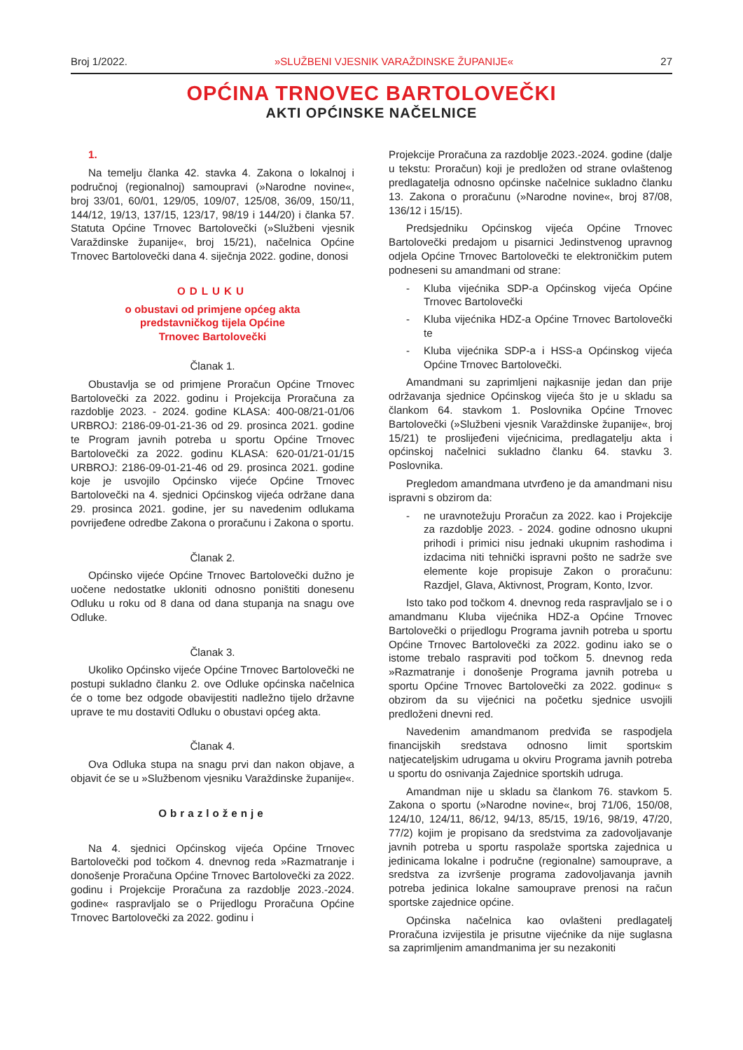Broj 1/2022. »SLUŽBENI VJESNIK VARAŽDINSKE ŽUPANIJE« 27
OPĆINA TRNOVEC BARTOLOVEČKI
AKTI OPĆINSKE NAČELNICE
1.
Na temelju članka 42. stavka 4. Zakona o lokalnoj i područnoj (regionalnoj) samoupravi (»Narodne novine«, broj 33/01, 60/01, 129/05, 109/07, 125/08, 36/09, 150/11, 144/12, 19/13, 137/15, 123/17, 98/19 i 144/20) i članka 57. Statuta Općine Trnovec Bartolovečki (»Službeni vjesnik Varaždinske županije«, broj 15/21), načelnica Općine Trnovec Bartolovečki dana 4. siječnja 2022. godine, donosi
ODLUKU
o obustavi od primjene općeg akta
predstavničkog tijela Općine
Trnovec Bartolovečki
Članak 1.
Obustavlja se od primjene Proračun Općine Trnovec Bartolovečki za 2022. godinu i Projekcija Proračuna za razdoblje 2023. - 2024. godine KLASA: 400-08/21-01/06 URBROJ: 2186-09-01-21-36 od 29. prosinca 2021. godine te Program javnih potreba u sportu Općine Trnovec Bartolovečki za 2022. godinu KLASA: 620-01/21-01/15 URBROJ: 2186-09-01-21-46 od 29. prosinca 2021. godine koje je usvojilo Općinsko vijeće Općine Trnovec Bartolovečki na 4. sjednici Općinskog vijeća održane dana 29. prosinca 2021. godine, jer su navedenim odlukama povrijeđene odredbe Zakona o proračunu i Zakona o sportu.
Članak 2.
Općinsko vijeće Općine Trnovec Bartolovečki dužno je uočene nedostatke ukloniti odnosno poništiti donesenu Odluku u roku od 8 dana od dana stupanja na snagu ove Odluke.
Članak 3.
Ukoliko Općinsko vijeće Općine Trnovec Bartolovečki ne postupi sukladno članku 2. ove Odluke općinska načelnica će o tome bez odgode obavijestiti nadležno tijelo državne uprave te mu dostaviti Odluku o obustavi općeg akta.
Članak 4.
Ova Odluka stupa na snagu prvi dan nakon objave, a objavit će se u »Službenom vjesniku Varaždinske županije«.
Obrazloženje
Na 4. sjednici Općinskog vijeća Općine Trnovec Bartolovečki pod točkom 4. dnevnog reda »Razmatranje i donošenje Proračuna Općine Trnovec Bartolovečki za 2022. godinu i Projekcije Proračuna za razdoblje 2023.-2024. godine« raspravljalo se o Prijedlogu Proračuna Općine Trnovec Bartolovečki za 2022. godinu i
Projekcije Proračuna za razdoblje 2023.-2024. godine (dalje u tekstu: Proračun) koji je predložen od strane ovlaštenog predlagatelja odnosno općinske načelnice sukladno članku 13. Zakona o proračunu (»Narodne novine«, broj 87/08, 136/12 i 15/15).
Predsjedniku Općinskog vijeća Općine Trnovec Bartolovečki predajom u pisarnici Jedinstvenog upravnog odjela Općine Trnovec Bartolovečki te elektroničkim putem podneseni su amandmani od strane:
- Kluba vijećnika SDP-a Općinskog vijeća Općine Trnovec Bartolovečki
- Kluba vijećnika HDZ-a Općine Trnovec Bartolovečki te
- Kluba vijećnika SDP-a i HSS-a Općinskog vijeća Općine Trnovec Bartolovečki.
Amandmani su zaprimljeni najkasnije jedan dan prije održavanja sjednice Općinskog vijeća što je u skladu sa člankom 64. stavkom 1. Poslovnika Općine Trnovec Bartolovečki (»Službeni vjesnik Varaždinske županije«, broj 15/21) te proslijeđeni vijećnicima, predlagatelju akta i općinskoj načelnici sukladno članku 64. stavku 3. Poslovnika.
Pregledom amandmana utvrđeno je da amandmani nisu ispravni s obzirom da:
- ne uravnotežuju Proračun za 2022. kao i Projekcije za razdoblje 2023. - 2024. godine odnosno ukupni prihodi i primici nisu jednaki ukupnim rashodima i izdacima niti tehnički ispravni pošto ne sadrže sve elemente koje propisuje Zakon o proračunu: Razdjel, Glava, Aktivnost, Program, Konto, Izvor.
Isto tako pod točkom 4. dnevnog reda raspravljalo se i o amandmanu Kluba vijećnika HDZ-a Općine Trnovec Bartolovečki o prijedlogu Programa javnih potreba u sportu Općine Trnovec Bartolovečki za 2022. godinu iako se o istome trebalo raspraviti pod točkom 5. dnevnog reda »Razmatranje i donošenje Programa javnih potreba u sportu Općine Trnovec Bartolovečki za 2022. godinu« s obzirom da su vijećnici na početku sjednice usvojili predloženi dnevni red.
Navedenim amandmanom predviđa se raspodjela financijskih sredstava odnosno limit sportskim natjecateljskim udrugama u okviru Programa javnih potreba u sportu do osnivanja Zajednice sportskih udruga.
Amandman nije u skladu sa člankom 76. stavkom 5. Zakona o sportu (»Narodne novine«, broj 71/06, 150/08, 124/10, 124/11, 86/12, 94/13, 85/15, 19/16, 98/19, 47/20, 77/2) kojim je propisano da sredstvima za zadovoljavanje javnih potreba u sportu raspolaže sportska zajednica u jedinicama lokalne i područne (regionalne) samouprave, a sredstva za izvršenje programa zadovoljavanja javnih potreba jedinica lokalne samouprave prenosi na račun sportske zajednice općine.
Općinska načelnica kao ovlašteni predlagatelj Proračuna izvijestila je prisutne vijećnike da nije suglasna sa zaprimljenim amandmanima jer su nezakoniti